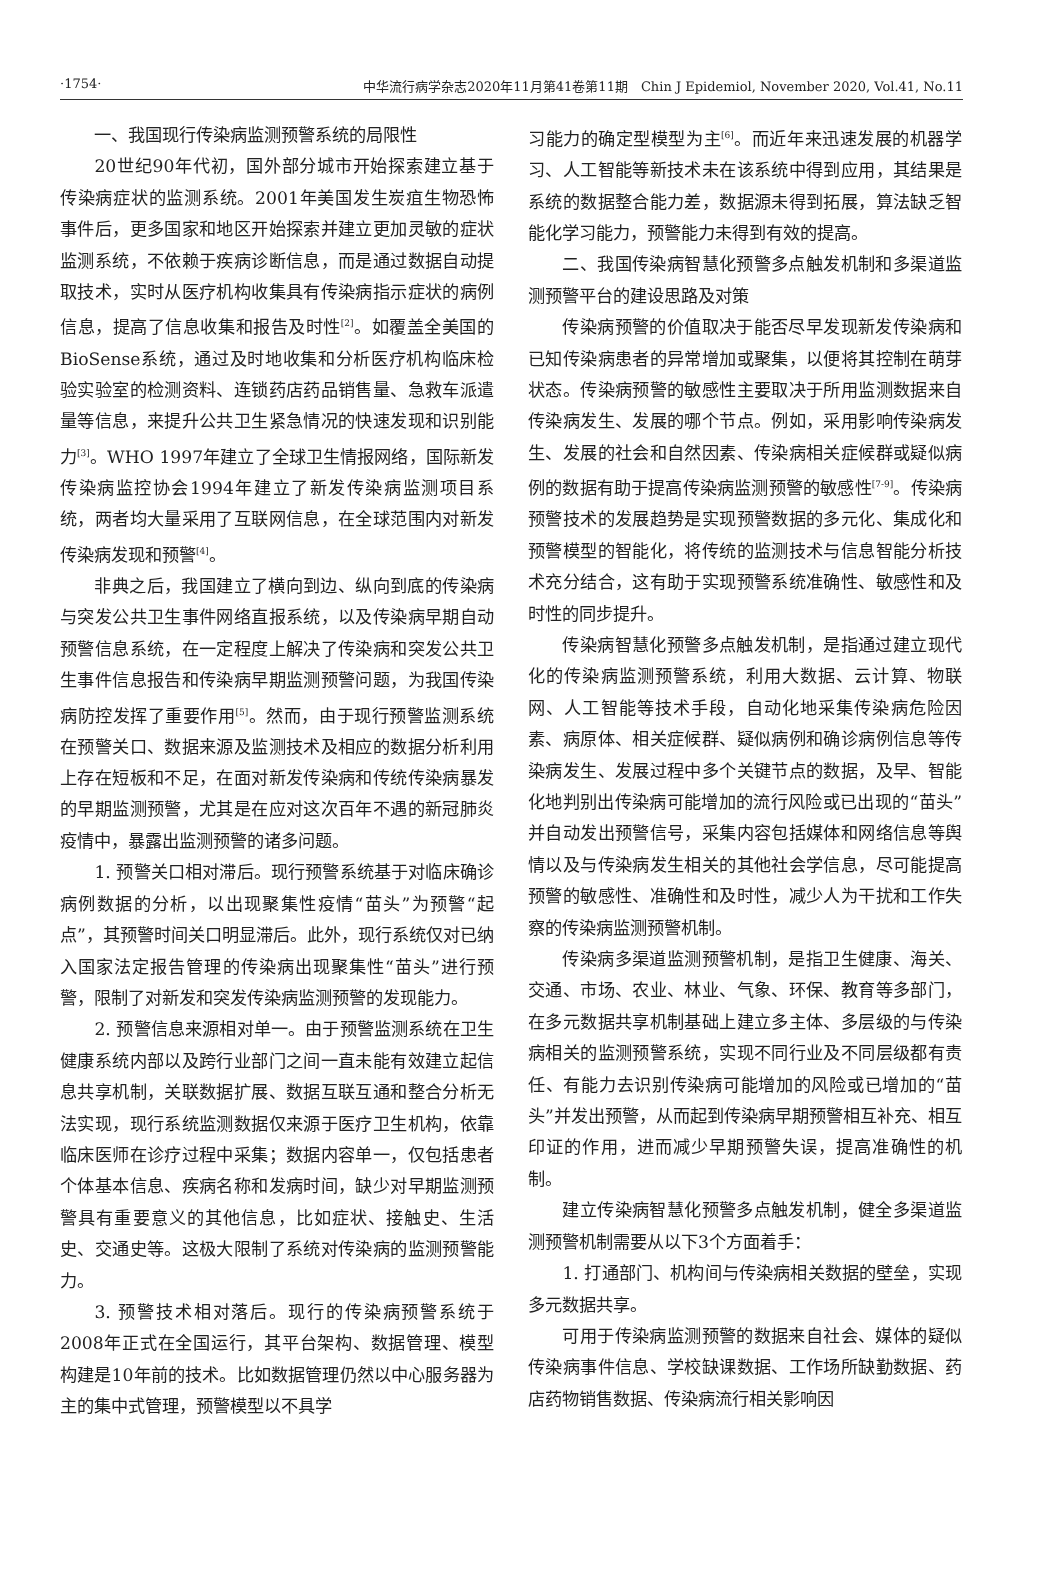·1754· 中华流行病学杂志2020年11月第41卷第11期　Chin J Epidemiol, November 2020, Vol.41, No.11
一、我国现行传染病监测预警系统的局限性
20世纪90年代初，国外部分城市开始探索建立基于传染病症状的监测系统。2001年美国发生炭疽生物恐怖事件后，更多国家和地区开始探索并建立更加灵敏的症状监测系统，不依赖于疾病诊断信息，而是通过数据自动提取技术，实时从医疗机构收集具有传染病指示症状的病例信息，提高了信息收集和报告及时性<sup>[2]</sup>。如覆盖全美国的BioSense系统，通过及时地收集和分析医疗机构临床检验实验室的检测资料、连锁药店药品销售量、急救车派遣量等信息，来提升公共卫生紧急情况的快速发现和识别能力<sup>[3]</sup>。WHO 1997年建立了全球卫生情报网络，国际新发传染病监控协会1994年建立了新发传染病监测项目系统，两者均大量采用了互联网信息，在全球范围内对新发传染病发现和预警<sup>[4]</sup>。
非典之后，我国建立了横向到边、纵向到底的传染病与突发公共卫生事件网络直报系统，以及传染病早期自动预警信息系统，在一定程度上解决了传染病和突发公共卫生事件信息报告和传染病早期监测预警问题，为我国传染病防控发挥了重要作用<sup>[5]</sup>。然而，由于现行预警监测系统在预警关口、数据来源及监测技术及相应的数据分析利用上存在短板和不足，在面对新发传染病和传统传染病暴发的早期监测预警，尤其是在应对这次百年不遇的新冠肺炎疫情中，暴露出监测预警的诸多问题。
1. 预警关口相对滞后。现行预警系统基于对临床确诊病例数据的分析，以出现聚集性疫情“苗头”为预警“起点”，其预警时间关口明显滞后。此外，现行系统仅对已纳入国家法定报告管理的传染病出现聚集性“苗头”进行预警，限制了对新发和突发传染病监测预警的发现能力。
2. 预警信息来源相对单一。由于预警监测系统在卫生健康系统内部以及跨行业部门之间一直未能有效建立起信息共享机制，关联数据扩展、数据互联互通和整合分析无法实现，现行系统监测数据仅来源于医疗卫生机构，依靠临床医师在诊疗过程中采集；数据内容单一，仅包括患者个体基本信息、疾病名称和发病时间，缺少对早期监测预警具有重要意义的其他信息，比如症状、接触史、生活史、交通史等。这极大限制了系统对传染病的监测预警能力。
3. 预警技术相对落后。现行的传染病预警系统于2008年正式在全国运行，其平台架构、数据管理、模型构建是10年前的技术。比如数据管理仍然以中心服务器为主的集中式管理，预警模型以不具学
习能力的确定型模型为主<sup>[6]</sup>。而近年来迅速发展的机器学习、人工智能等新技术未在该系统中得到应用，其结果是系统的数据整合能力差，数据源未得到拓展，算法缺乏智能化学习能力，预警能力未得到有效的提高。
二、我国传染病智慧化预警多点触发机制和多渠道监测预警平台的建设思路及对策
传染病预警的价值取决于能否尽早发现新发传染病和已知传染病患者的异常增加或聚集，以便将其控制在萌芽状态。传染病预警的敏感性主要取决于所用监测数据来自传染病发生、发展的哪个节点。例如，采用影响传染病发生、发展的社会和自然因素、传染病相关症候群或疑似病例的数据有助于提高传染病监测预警的敏感性<sup>[7-9]</sup>。传染病预警技术的发展趋势是实现预警数据的多元化、集成化和预警模型的智能化，将传统的监测技术与信息智能分析技术充分结合，这有助于实现预警系统准确性、敏感性和及时性的同步提升。
传染病智慧化预警多点触发机制，是指通过建立现代化的传染病监测预警系统，利用大数据、云计算、物联网、人工智能等技术手段，自动化地采集传染病危险因素、病原体、相关症候群、疑似病例和确诊病例信息等传染病发生、发展过程中多个关键节点的数据，及早、智能化地判别出传染病可能增加的流行风险或已出现的“苗头”并自动发出预警信号，采集内容包括媒体和网络信息等舆情以及与传染病发生相关的其他社会学信息，尽可能提高预警的敏感性、准确性和及时性，减少人为干扰和工作失察的传染病监测预警机制。
传染病多渠道监测预警机制，是指卫生健康、海关、交通、市场、农业、林业、气象、环保、教育等多部门，在多元数据共享机制基础上建立多主体、多层级的与传染病相关的监测预警系统，实现不同行业及不同层级都有责任、有能力去识别传染病可能增加的风险或已增加的“苗头”并发出预警，从而起到传染病早期预警相互补充、相互印证的作用，进而减少早期预警失误，提高准确性的机制。
建立传染病智慧化预警多点触发机制，健全多渠道监测预警机制需要从以下3个方面着手：
1. 打通部门、机构间与传染病相关数据的壁垒，实现多元数据共享。
可用于传染病监测预警的数据来自社会、媒体的疑似传染病事件信息、学校缺课数据、工作场所缺勤数据、药店药物销售数据、传染病流行相关影响因